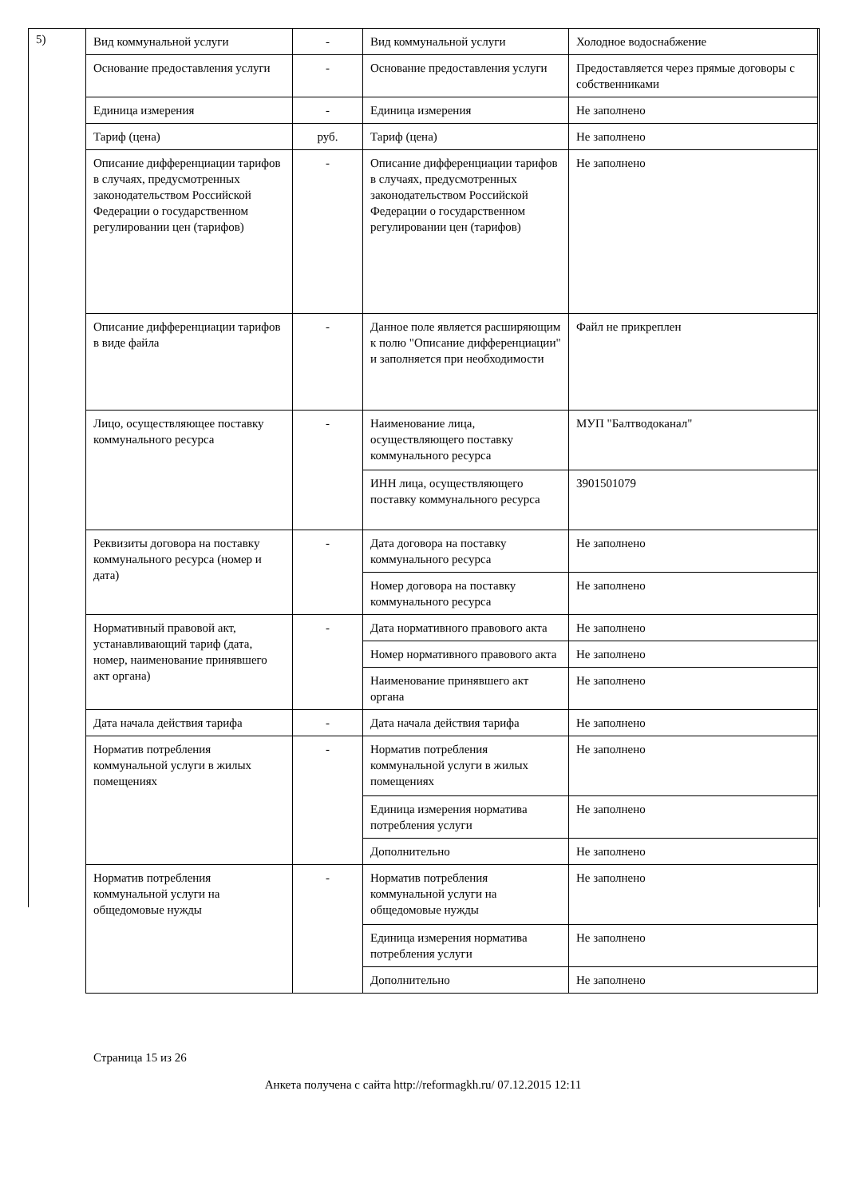5)
| Вид коммунальной услуги | - | Вид коммунальной услуги | Холодное водоснабжение |
| Основание предоставления услуги | - | Основание предоставления услуги | Предоставляется через прямые договоры с собственниками |
| Единица измерения | - | Единица измерения | Не заполнено |
| Тариф (цена) | руб. | Тариф (цена) | Не заполнено |
| Описание дифференциации тарифов в случаях, предусмотренных законодательством Российской Федерации о государственном регулировании цен (тарифов) | - | Описание дифференциации тарифов в случаях, предусмотренных законодательством Российской Федерации о государственном регулировании цен (тарифов) | Не заполнено |
| Описание дифференциации тарифов в виде файла | - | Данное поле является расширяющим к полю "Описание дифференциации" и заполняется при необходимости | Файл не прикреплен |
| Лицо, осуществляющее поставку коммунального ресурса | - | Наименование лица, осуществляющего поставку коммунального ресурса | МУП "Балтводоканал" |
| | | ИНН лица, осуществляющего поставку коммунального ресурса | 3901501079 |
| Реквизиты договора на поставку коммунального ресурса (номер и дата) | - | Дата договора на поставку коммунального ресурса | Не заполнено |
| | | Номер договора на поставку коммунального ресурса | Не заполнено |
| Нормативный правовой акт, устанавливающий тариф (дата, номер, наименование принявшего акт органа) | - | Дата нормативного правового акта | Не заполнено |
| | | Номер нормативного правового акта | Не заполнено |
| | | Наименование принявшего акт органа | Не заполнено |
| Дата начала действия тарифа | - | Дата начала действия тарифа | Не заполнено |
| Норматив потребления коммунальной услуги в жилых помещениях | - | Норматив потребления коммунальной услуги в жилых помещениях | Не заполнено |
| | | Единица измерения норматива потребления услуги | Не заполнено |
| | | Дополнительно | Не заполнено |
| Норматив потребления коммунальной услуги на общедомовые нужды | - | Норматив потребления коммунальной услуги на общедомовые нужды | Не заполнено |
| | | Единица измерения норматива потребления услуги | Не заполнено |
| | | Дополнительно | Не заполнено |
Страница 15 из 26
Анкета получена с сайта http://reformagkh.ru/ 07.12.2015 12:11